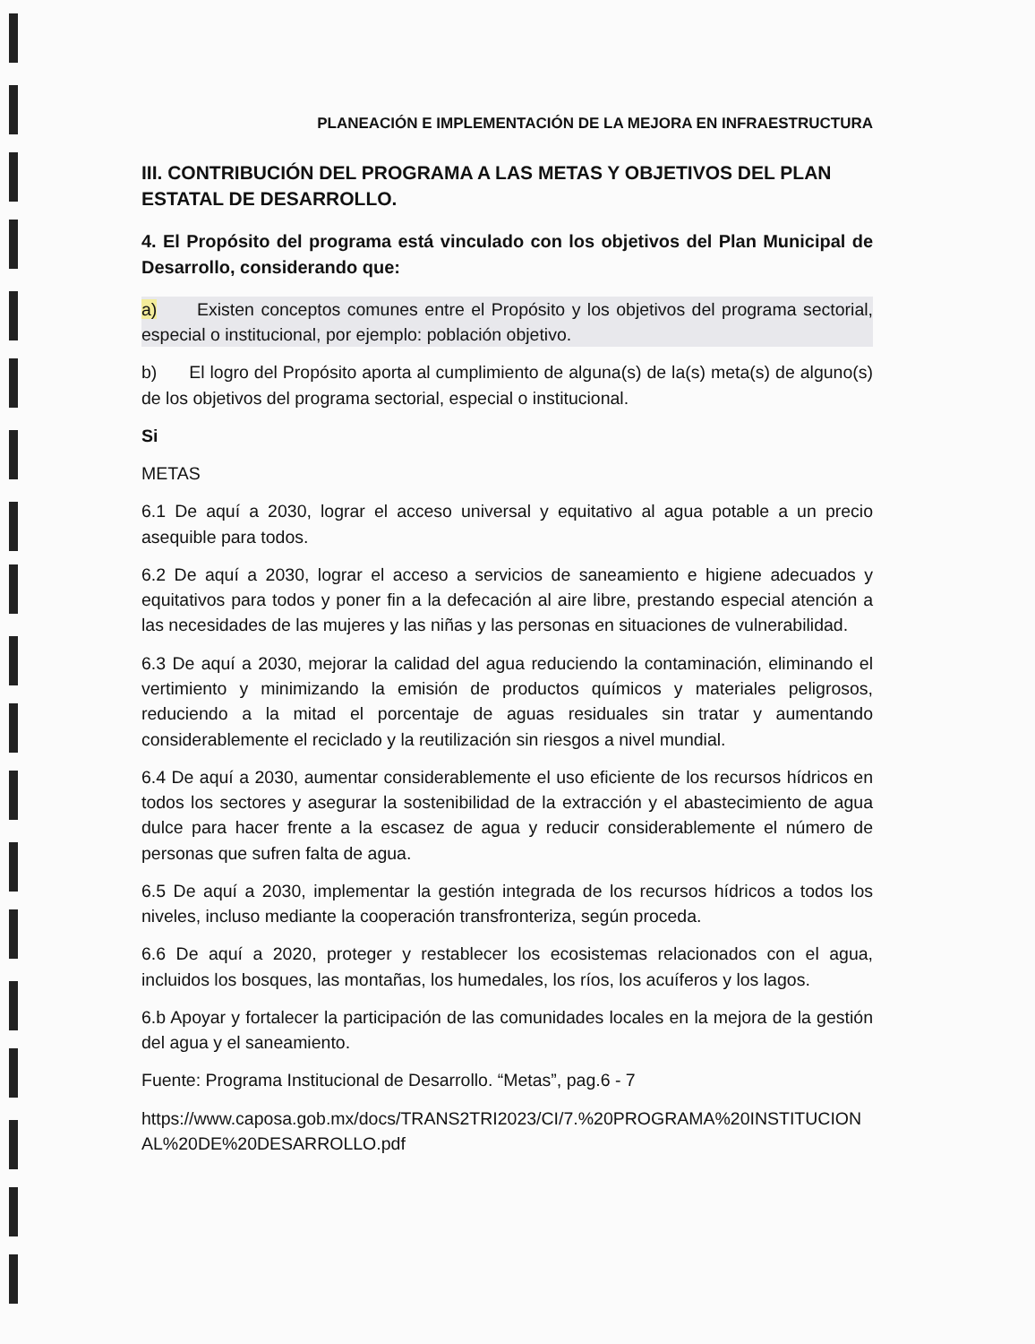PLANEACIÓN E IMPLEMENTACIÓN DE LA MEJORA EN INFRAESTRUCTURA
III. CONTRIBUCIÓN DEL PROGRAMA A LAS METAS Y OBJETIVOS DEL PLAN ESTATAL DE DESARROLLO.
4. El Propósito del programa está vinculado con los objetivos del Plan Municipal de Desarrollo, considerando que:
a) Existen conceptos comunes entre el Propósito y los objetivos del programa sectorial, especial o institucional, por ejemplo: población objetivo.
b) El logro del Propósito aporta al cumplimiento de alguna(s) de la(s) meta(s) de alguno(s) de los objetivos del programa sectorial, especial o institucional.
Si
METAS
6.1 De aquí a 2030, lograr el acceso universal y equitativo al agua potable a un precio asequible para todos.
6.2 De aquí a 2030, lograr el acceso a servicios de saneamiento e higiene adecuados y equitativos para todos y poner fin a la defecación al aire libre, prestando especial atención a las necesidades de las mujeres y las niñas y las personas en situaciones de vulnerabilidad.
6.3 De aquí a 2030, mejorar la calidad del agua reduciendo la contaminación, eliminando el vertimiento y minimizando la emisión de productos químicos y materiales peligrosos, reduciendo a la mitad el porcentaje de aguas residuales sin tratar y aumentando considerablemente el reciclado y la reutilización sin riesgos a nivel mundial.
6.4 De aquí a 2030, aumentar considerablemente el uso eficiente de los recursos hídricos en todos los sectores y asegurar la sostenibilidad de la extracción y el abastecimiento de agua dulce para hacer frente a la escasez de agua y reducir considerablemente el número de personas que sufren falta de agua.
6.5 De aquí a 2030, implementar la gestión integrada de los recursos hídricos a todos los niveles, incluso mediante la cooperación transfronteriza, según proceda.
6.6 De aquí a 2020, proteger y restablecer los ecosistemas relacionados con el agua, incluidos los bosques, las montañas, los humedales, los ríos, los acuíferos y los lagos.
6.b Apoyar y fortalecer la participación de las comunidades locales en la mejora de la gestión del agua y el saneamiento.
Fuente: Programa Institucional de Desarrollo. “Metas”, pag.6 - 7
https://www.caposa.gob.mx/docs/TRANS2TRI2023/CI/7.%20PROGRAMA%20INSTITUCIONAL%20DE%20DESARROLLO.pdf